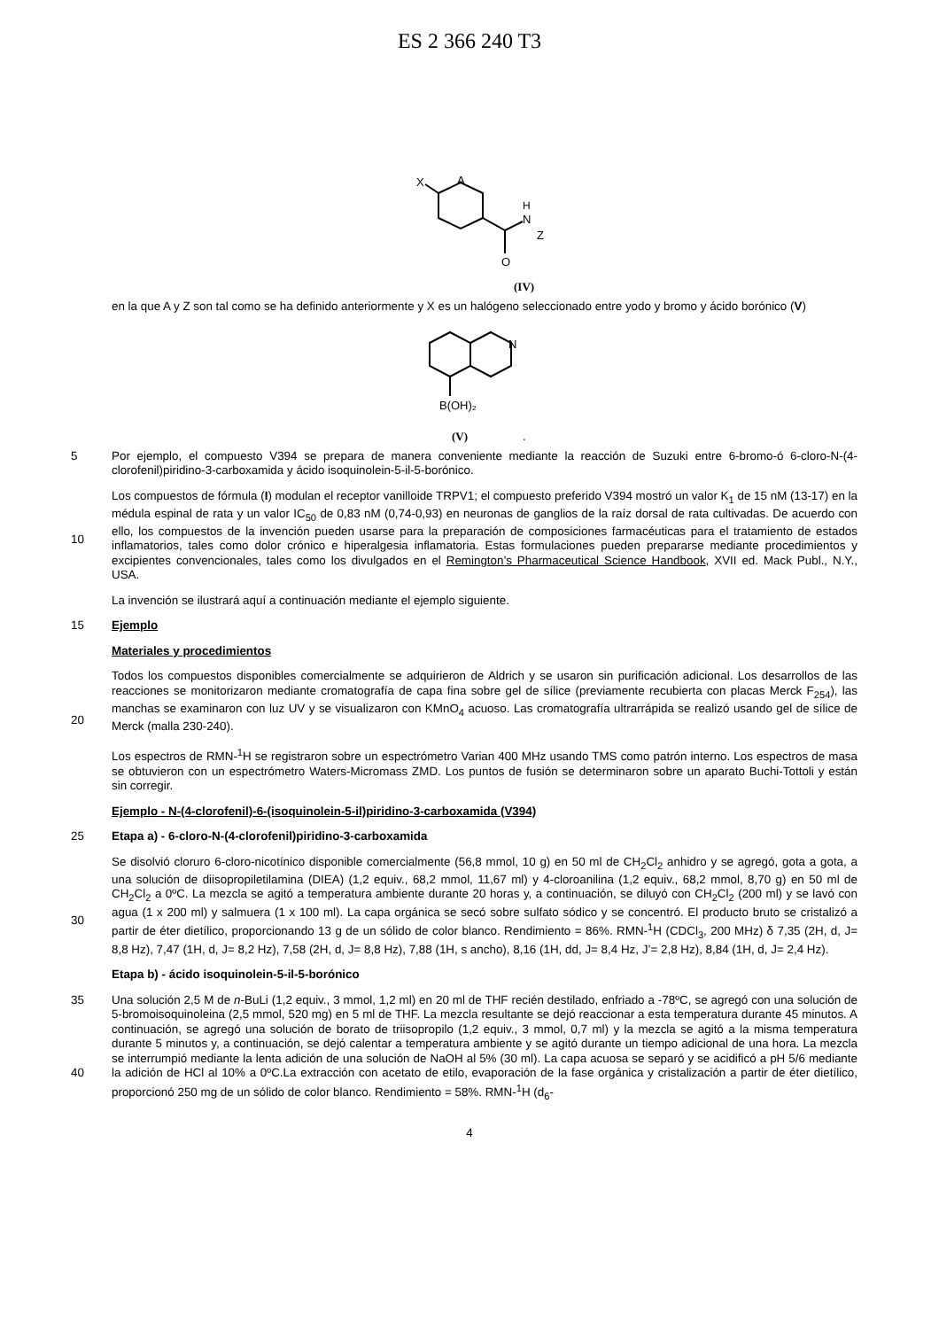ES 2 366 240 T3
X
A
H
N
Z
O
(IV)
en la que A y Z son tal como se ha definido anteriormente y X es un halógeno seleccionado entre yodo y bromo y ácido borónico (V)
N
B(OH)₂
(V)
.
5 Por ejemplo, el compuesto V394 se prepara de manera conveniente mediante la reacción de Suzuki entre 6-bromo-ó 6-cloro-N-(4-clorofenil)piridino-3-carboxamida y ácido isoquinolein-5-il-5-borónico.
10 Los compuestos de fórmula (I) modulan el receptor vanilloide TRPV1; el compuesto preferido V394 mostró un valor K<sub>1</sub> de 15 nM (13-17) en la médula espinal de rata y un valor IC<sub>50</sub> de 0,83 nM (0,74-0,93) en neuronas de ganglios de la raíz dorsal de rata cultivadas. De acuerdo con ello, los compuestos de la invención pueden usarse para la preparación de composiciones farmacéuticas para el tratamiento de estados inflamatorios, tales como dolor crónico e hiperalgesia inflamatoria. Estas formulaciones pueden prepararse mediante procedimientos y excipientes convencionales, tales como los divulgados en el Remington’s Pharmaceutical Science Handbook, XVII ed. Mack Publ., N.Y., USA.
La invención se ilustrará aquí a continuación mediante el ejemplo siguiente.
15 Ejemplo
Materiales y procedimientos
20 Todos los compuestos disponibles comercialmente se adquirieron de Aldrich y se usaron sin purificación adicional. Los desarrollos de las reacciones se monitorizaron mediante cromatografía de capa fina sobre gel de sílice (previamente recubierta con placas Merck F<sub>254</sub>), las manchas se examinaron con luz UV y se visualizaron con KMnO<sub>4</sub> acuoso. Las cromatografía ultrarrápida se realizó usando gel de sílice de Merck (malla 230-240).
Los espectros de RMN-<sup>1</sup>H se registraron sobre un espectrómetro Varian 400 MHz usando TMS como patrón interno. Los espectros de masa se obtuvieron con un espectrómetro Waters-Micromass ZMD. Los puntos de fusión se determinaron sobre un aparato Buchi-Tottoli y están sin corregir.
Ejemplo - N-(4-clorofenil)-6-(isoquinolein-5-il)piridino-3-carboxamida (V394)
25 Etapa a) - 6-cloro-N-(4-clorofenil)piridino-3-carboxamida
30 Se disolvió cloruro 6-cloro-nicotínico disponible comercialmente (56,8 mmol, 10 g) en 50 ml de CH<sub>2</sub>Cl<sub>2</sub> anhidro y se agregó, gota a gota, a una solución de diisopropiletilamina (DIEA) (1,2 equiv., 68,2 mmol, 11,67 ml) y 4-cloroanilina (1,2 equiv., 68,2 mmol, 8,70 g) en 50 ml de CH<sub>2</sub>Cl<sub>2</sub> a 0ºC. La mezcla se agitó a temperatura ambiente durante 20 horas y, a continuación, se diluyó con CH<sub>2</sub>Cl<sub>2</sub> (200 ml) y se lavó con agua (1 x 200 ml) y salmuera (1 x 100 ml). La capa orgánica se secó sobre sulfato sódico y se concentró. El producto bruto se cristalizó a partir de éter dietílico, proporcionando 13 g de un sólido de color blanco. Rendimiento = 86%. RMN-<sup>1</sup>H (CDCl<sub>3</sub>, 200 MHz) δ 7,35 (2H, d, J= 8,8 Hz), 7,47 (1H, d, J= 8,2 Hz), 7,58 (2H, d, J= 8,8 Hz), 7,88 (1H, s ancho), 8,16 (1H, dd, J= 8,4 Hz, J’= 2,8 Hz), 8,84 (1H, d, J= 2,4 Hz).
Etapa b) - ácido isoquinolein-5-il-5-borónico
35
40
Una solución 2,5 M de n-BuLi (1,2 equiv., 3 mmol, 1,2 ml) en 20 ml de THF recién destilado, enfriado a -78ºC, se agregó con una solución de 5-bromoisoquinoleina (2,5 mmol, 520 mg) en 5 ml de THF. La mezcla resultante se dejó reaccionar a esta temperatura durante 45 minutos. A continuación, se agregó una solución de borato de triisopropilo (1,2 equiv., 3 mmol, 0,7 ml) y la mezcla se agitó a la misma temperatura durante 5 minutos y, a continuación, se dejó calentar a temperatura ambiente y se agitó durante un tiempo adicional de una hora. La mezcla se interrumpió mediante la lenta adición de una solución de NaOH al 5% (30 ml). La capa acuosa se separó y se acidificó a pH 5/6 mediante la adición de HCl al 10% a 0ºC.La extracción con acetato de etilo, evaporación de la fase orgánica y cristalización a partir de éter dietílico, proporcionó 250 mg de un sólido de color blanco. Rendimiento = 58%. RMN-<sup>1</sup>H (d<sub>6</sub>-
4